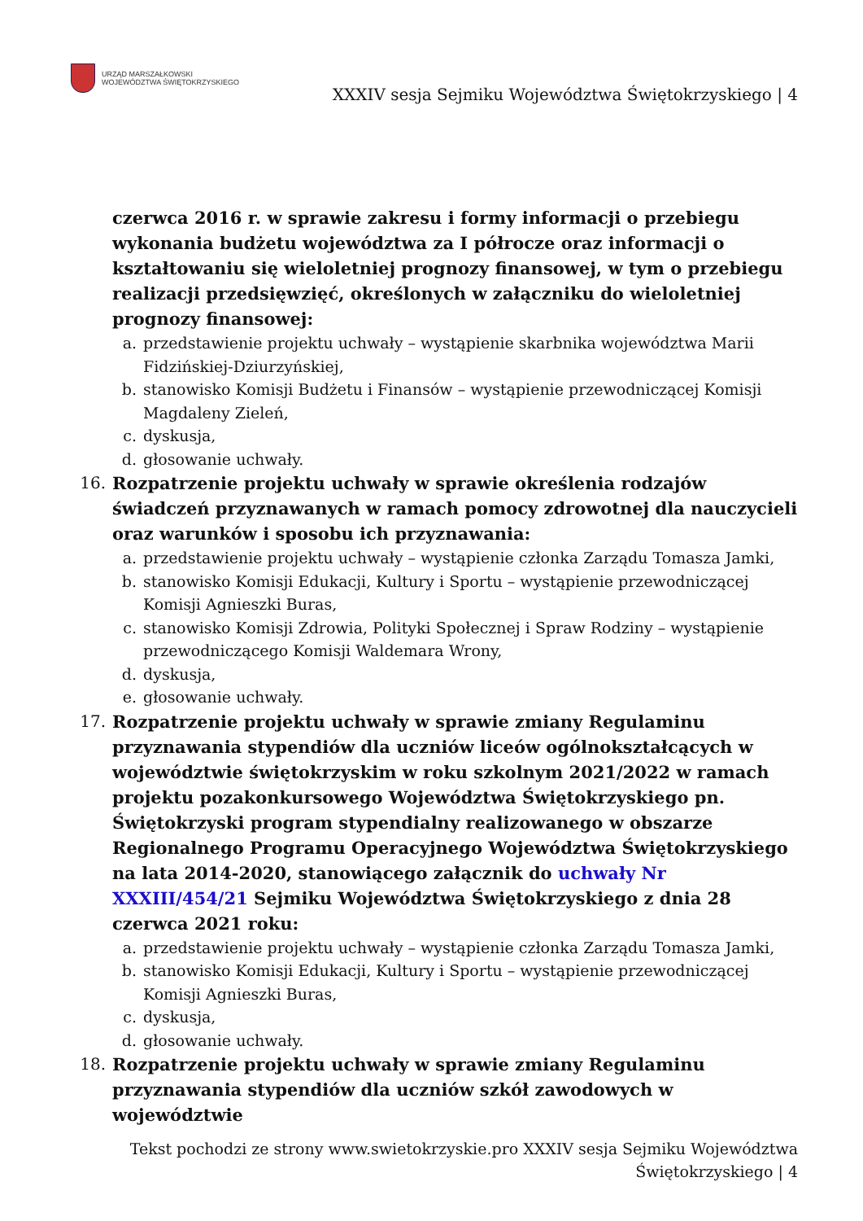URZĄD MARSZAŁKOWSKI
WOJEWÓDZTWA ŚWIĘTOKRZYSKIEGO
XXXIV sesja Sejmiku Województwa Świętokrzyskiego | 4
czerwca 2016 r. w sprawie zakresu i formy informacji o przebiegu wykonania budżetu województwa za I półrocze oraz informacji o kształtowaniu się wieloletniej prognozy finansowej, w tym o przebiegu realizacji przedsięwzięć, określonych w załączniku do wieloletniej prognozy finansowej:
a. przedstawienie projektu uchwały – wystąpienie skarbnika województwa Marii Fidzińskiej-Dziurzyńskiej,
b. stanowisko Komisji Budżetu i Finansów – wystąpienie przewodniczącej Komisji Magdaleny Zieleń,
c. dyskusja,
d. głosowanie uchwały.
16. Rozpatrzenie projektu uchwały w sprawie określenia rodzajów świadczeń przyznawanych w ramach pomocy zdrowotnej dla nauczycieli oraz warunków i sposobu ich przyznawania:
a. przedstawienie projektu uchwały – wystąpienie członka Zarządu Tomasza Jamki,
b. stanowisko Komisji Edukacji, Kultury i Sportu – wystąpienie przewodniczącej Komisji Agnieszki Buras,
c. stanowisko Komisji Zdrowia, Polityki Społecznej i Spraw Rodziny – wystąpienie przewodniczącego Komisji Waldemara Wrony,
d. dyskusja,
e. głosowanie uchwały.
17. Rozpatrzenie projektu uchwały w sprawie zmiany Regulaminu przyznawania stypendiów dla uczniów liceów ogólnokształcących w województwie świętokrzyskim w roku szkolnym 2021/2022 w ramach projektu pozakonkursowego Województwa Świętokrzyskiego pn. Świętokrzyski program stypendialny realizowanego w obszarze Regionalnego Programu Operacyjnego Województwa Świętokrzyskiego na lata 2014-2020, stanowiącego załącznik do uchwały Nr XXXIII/454/21 Sejmiku Województwa Świętokrzyskiego z dnia 28 czerwca 2021 roku:
a. przedstawienie projektu uchwały – wystąpienie członka Zarządu Tomasza Jamki,
b. stanowisko Komisji Edukacji, Kultury i Sportu – wystąpienie przewodniczącej Komisji Agnieszki Buras,
c. dyskusja,
d. głosowanie uchwały.
18. Rozpatrzenie projektu uchwały w sprawie zmiany Regulaminu przyznawania stypendiów dla uczniów szkół zawodowych w województwie
Tekst pochodzi ze strony www.swietokrzyskie.pro XXXIV sesja Sejmiku Województwa
Świętokrzyskiego | 4